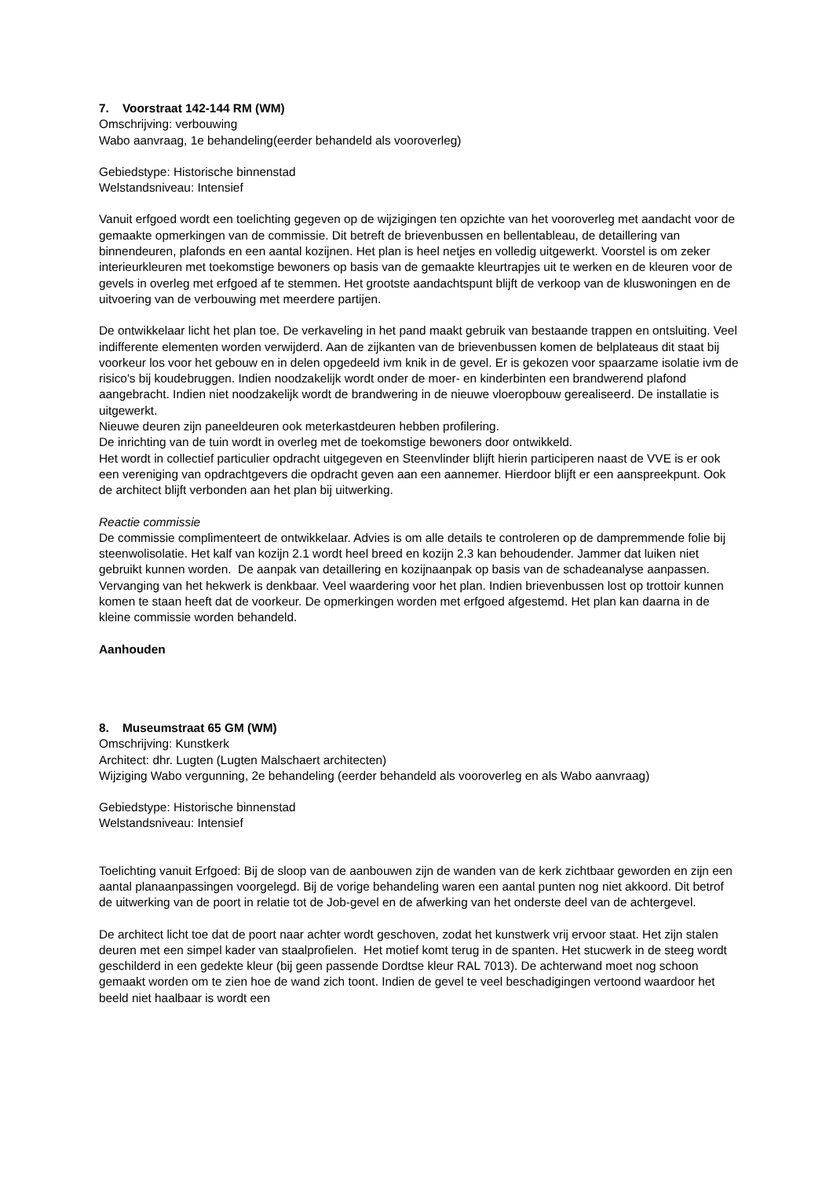7. Voorstraat 142-144 RM (WM)
Omschrijving: verbouwing
Wabo aanvraag, 1e behandeling(eerder behandeld als vooroverleg)
Gebiedstype: Historische binnenstad
Welstandsniveau: Intensief
Vanuit erfgoed wordt een toelichting gegeven op de wijzigingen ten opzichte van het vooroverleg met aandacht voor de gemaakte opmerkingen van de commissie. Dit betreft de brievenbussen en bellentableau, de detaillering van binnendeuren, plafonds en een aantal kozijnen. Het plan is heel netjes en volledig uitgewerkt. Voorstel is om zeker interieurkleuren met toekomstige bewoners op basis van de gemaakte kleurtrapjes uit te werken en de kleuren voor de gevels in overleg met erfgoed af te stemmen. Het grootste aandachtspunt blijft de verkoop van de kluswoningen en de uitvoering van de verbouwing met meerdere partijen.
De ontwikkelaar licht het plan toe. De verkaveling in het pand maakt gebruik van bestaande trappen en ontsluiting. Veel indifferente elementen worden verwijderd. Aan de zijkanten van de brievenbussen komen de belplateaus dit staat bij voorkeur los voor het gebouw en in delen opgedeeld ivm knik in de gevel. Er is gekozen voor spaarzame isolatie ivm de risico's bij koudebruggen. Indien noodzakelijk wordt onder de moer- en kinderbinten een brandwerend plafond aangebracht. Indien niet noodzakelijk wordt de brandwering in de nieuwe vloeropbouw gerealiseerd. De installatie is uitgewerkt.
Nieuwe deuren zijn paneeldeuren ook meterkastdeuren hebben profilering.
De inrichting van de tuin wordt in overleg met de toekomstige bewoners door ontwikkeld.
Het wordt in collectief particulier opdracht uitgegeven en Steenvlinder blijft hierin participeren naast de VVE is er ook een vereniging van opdrachtgevers die opdracht geven aan een aannemer. Hierdoor blijft er een aanspreekpunt. Ook de architect blijft verbonden aan het plan bij uitwerking.
Reactie commissie
De commissie complimenteert de ontwikkelaar. Advies is om alle details te controleren op de dampremmende folie bij steenwolisolatie. Het kalf van kozijn 2.1 wordt heel breed en kozijn 2.3 kan behoudender. Jammer dat luiken niet gebruikt kunnen worden. De aanpak van detaillering en kozijnaanpak op basis van de schadeanalyse aanpassen. Vervanging van het hekwerk is denkbaar. Veel waardering voor het plan. Indien brievenbussen lost op trottoir kunnen komen te staan heeft dat de voorkeur. De opmerkingen worden met erfgoed afgestemd. Het plan kan daarna in de kleine commissie worden behandeld.
Aanhouden
8. Museumstraat 65 GM (WM)
Omschrijving: Kunstkerk
Architect: dhr. Lugten (Lugten Malschaert architecten)
Wijziging Wabo vergunning, 2e behandeling (eerder behandeld als vooroverleg en als Wabo aanvraag)
Gebiedstype: Historische binnenstad
Welstandsniveau: Intensief
Toelichting vanuit Erfgoed: Bij de sloop van de aanbouwen zijn de wanden van de kerk zichtbaar geworden en zijn een aantal planaanpassingen voorgelegd. Bij de vorige behandeling waren een aantal punten nog niet akkoord. Dit betrof de uitwerking van de poort in relatie tot de Job-gevel en de afwerking van het onderste deel van de achtergevel.
De architect licht toe dat de poort naar achter wordt geschoven, zodat het kunstwerk vrij ervoor staat. Het zijn stalen deuren met een simpel kader van staalprofielen. Het motief komt terug in de spanten. Het stucwerk in de steeg wordt geschilderd in een gedekte kleur (bij geen passende Dordtse kleur RAL 7013). De achterwand moet nog schoon gemaakt worden om te zien hoe de wand zich toont. Indien de gevel te veel beschadigingen vertoond waardoor het beeld niet haalbaar is wordt een